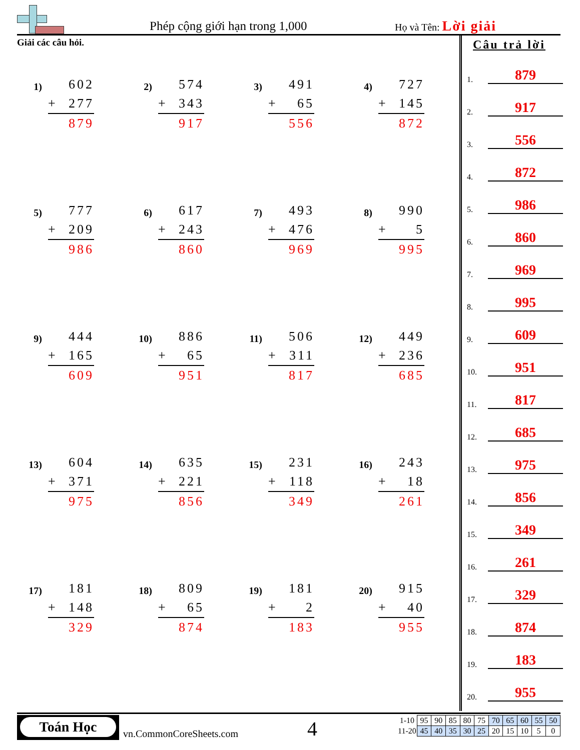Phép cộng giới hạn trong 1,000 Họ và Tên: Lời giải
Giải các câu hỏi.
1)
602
+ 277
879
2)
574
+ 343
917
3)
491
+ 65
556
4)
727
+ 145
872
5)
777
+ 209
986
6)
617
+ 243
860
7)
493
+ 476
969
8)
990
+ 5
995
9)
444
+ 165
609
10)
886
+ 65
951
11)
506
+ 311
817
12)
449
+ 236
685
13)
604
+ 371
975
14)
635
+ 221
856
15)
231
+ 118
349
16)
243
+ 18
261
17)
181
+ 148
329
18)
809
+ 65
874
19)
181
+ 2
183
20)
915
+ 40
955
Câu trả lời
1. 879
2. 917
3. 556
4. 872
5. 986
6. 860
7. 969
8. 995
9. 609
10. 951
11. 817
12. 685
13. 975
14. 856
15. 349
16. 261
17. 329
18. 874
19. 183
20. 955
Toán Học
vn.CommonCoreSheets.com 4
| 1-10 | 95 | 90 | 85 | 80 | 75 | 70 | 65 | 60 | 55 | 50 |
| 11-20 | 45 | 40 | 35 | 30 | 25 | 20 | 15 | 10 | 5 | 0 |